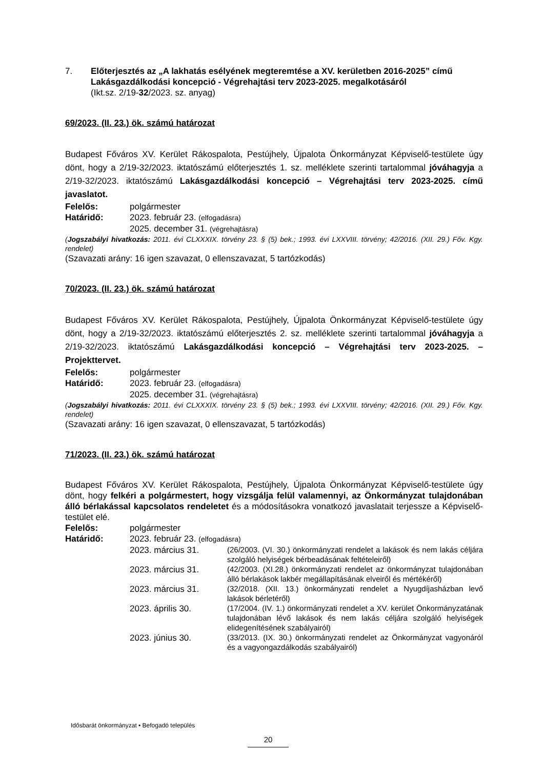7. Előterjesztés az „A lakhatás esélyének megteremtése a XV. kerületben 2016-2025” című Lakásgazdálkodási koncepció - Végrehajtási terv 2023-2025. megalkotásáról
(Ikt.sz. 2/19-32/2023. sz. anyag)
69/2023. (II. 23.) ök. számú határozat
Budapest Főváros XV. Kerület Rákospalota, Pestújhely, Újpalota Önkormányzat Képviselő-testülete úgy dönt, hogy a 2/19-32/2023. iktatószámú előterjesztés 1. sz. melléklete szerinti tartalommal jóváhagyja a 2/19-32/2023. iktatószámú Lakásgazdálkodási koncepció – Végrehajtási terv 2023-2025. című javaslatot.
Felelős: polgármester
Határidő: 2023. február 23. (elfogadásra)
2025. december 31. (végrehajtásra)
(Jogszabályi hivatkozás: 2011. évi CLXXXIX. törvény 23. § (5) bek.; 1993. évi LXXVIII. törvény; 42/2016. (XII. 29.) Főv. Kgy. rendelet)
(Szavazati arány: 16 igen szavazat, 0 ellenszavazat, 5 tartózkodás)
70/2023. (II. 23.) ök. számú határozat
Budapest Főváros XV. Kerület Rákospalota, Pestújhely, Újpalota Önkormányzat Képviselő-testülete úgy dönt, hogy a 2/19-32/2023. iktatószámú előterjesztés 2. sz. melléklete szerinti tartalommal jóváhagyja a 2/19-32/2023. iktatószámú Lakásgazdálkodási koncepció – Végrehajtási terv 2023-2025. – Projekttervet.
Felelős: polgármester
Határidő: 2023. február 23. (elfogadásra)
2025. december 31. (végrehajtásra)
(Jogszabályi hivatkozás: 2011. évi CLXXXIX. törvény 23. § (5) bek.; 1993. évi LXXVIII. törvény; 42/2016. (XII. 29.) Főv. Kgy. rendelet)
(Szavazati arány: 16 igen szavazat, 0 ellenszavazat, 5 tartózkodás)
71/2023. (II. 23.) ök. számú határozat
Budapest Főváros XV. Kerület Rákospalota, Pestújhely, Újpalota Önkormányzat Képviselő-testülete úgy dönt, hogy felkéri a polgármestert, hogy vizsgálja felül valamennyi, az Önkormányzat tulajdonában álló bérlakással kapcsolatos rendeletet és a módosításokra vonatkozó javaslatait terjessze a Képviselő-testület elé.
Felelős: polgármester
Határidő: 2023. február 23. (elfogadásra)
2023. március 31. (26/2003. (VI. 30.) önkormányzati rendelet a lakások és nem lakás céljára szolgáló helyiségek bérbeadásának feltételeiről)
2023. március 31. (42/2003. (XI.28.) önkormányzati rendelet az önkormányzat tulajdonában álló bérlakások lakbér megállapításának elveiről és mértékéről)
2023. március 31. (32/2018. (XII. 13.) önkormányzati rendelet a Nyugdíjasházban levő lakások bérletéről)
2023. április 30. (17/2004. (IV. 1.) önkormányzati rendelet a XV. kerület Önkormányzatának tulajdonában lévő lakások és nem lakás céljára szolgáló helyiségek elidegenítésének szabályairól)
2023. június 30. (33/2013. (IX. 30.) önkormányzati rendelet az Önkormányzat vagyonáról és a vagyongazdálkodás szabályairól)
Idősbarát önkormányzat • Befogadó település
20